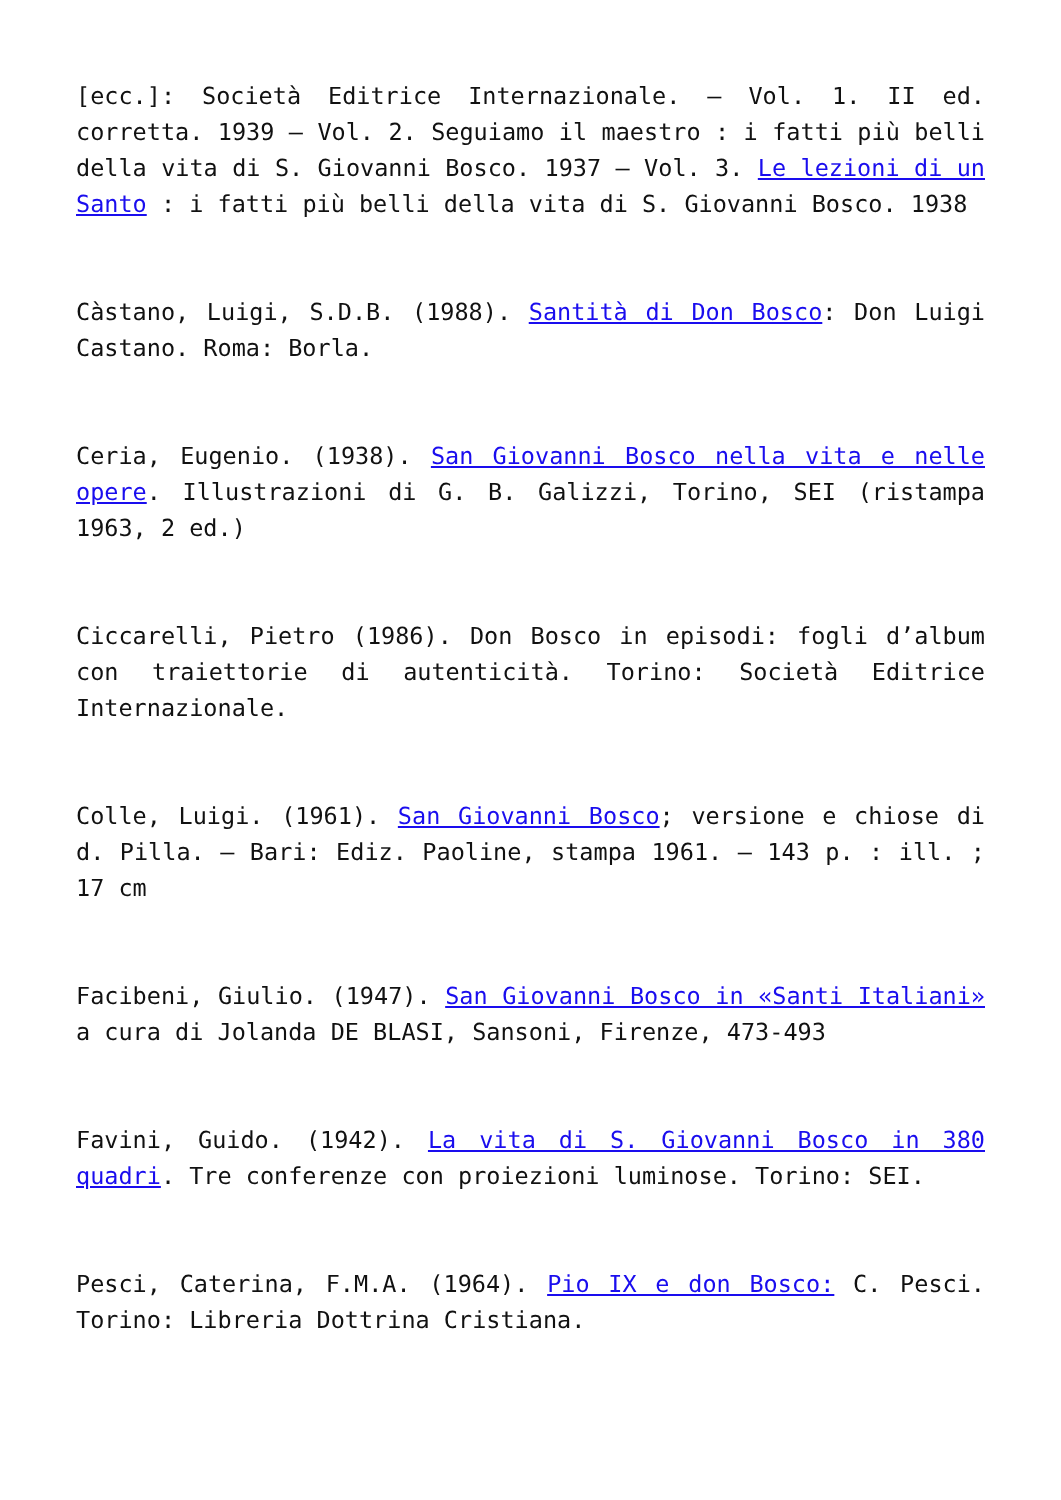[ecc.]: Società Editrice Internazionale. – Vol. 1. II ed. corretta. 1939 – Vol. 2. Seguiamo il maestro : i fatti più belli della vita di S. Giovanni Bosco. 1937 – Vol. 3. Le lezioni di un Santo : i fatti più belli della vita di S. Giovanni Bosco. 1938
Càstano, Luigi, S.D.B. (1988). Santità di Don Bosco: Don Luigi Castano. Roma: Borla.
Ceria, Eugenio. (1938). San Giovanni Bosco nella vita e nelle opere. Illustrazioni di G. B. Galizzi, Torino, SEI (ristampa 1963, 2 ed.)
Ciccarelli, Pietro (1986). Don Bosco in episodi: fogli d’album con traiettorie di autenticità. Torino: Società Editrice Internazionale.
Colle, Luigi. (1961). San Giovanni Bosco; versione e chiose di d. Pilla. – Bari: Ediz. Paoline, stampa 1961. – 143 p. : ill. ; 17 cm
Facibeni, Giulio. (1947). San Giovanni Bosco in «Santi Italiani» a cura di Jolanda DE BLASI, Sansoni, Firenze, 473-493
Favini, Guido. (1942). La vita di S. Giovanni Bosco in 380 quadri. Tre conferenze con proiezioni luminose. Torino: SEI.
Pesci, Caterina, F.M.A. (1964). Pio IX e don Bosco: C. Pesci. Torino: Libreria Dottrina Cristiana.